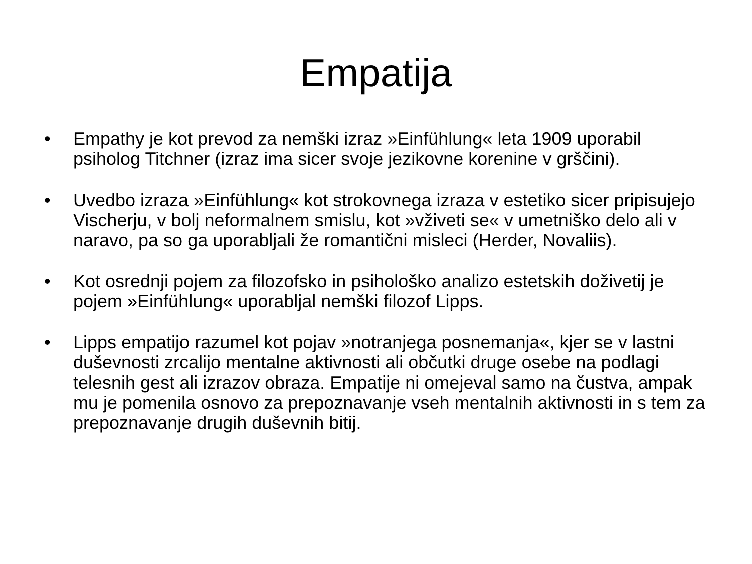Empatija
• Empathy je kot prevod za nemški izraz »Einfühlung« leta 1909 uporabil psiholog Titchner (izraz ima sicer svoje jezikovne korenine v grščini).
• Uvedbo izraza »Einfühlung« kot strokovnega izraza v estetiko sicer pripisujejo Vischerju, v bolj neformalnem smislu, kot »vživeti se« v umetniško delo ali v naravo, pa so ga uporabljali že romantični misleci (Herder, Novaliis).
• Kot osrednji pojem za filozofsko in psihološko analizo estetskih doživetij je pojem »Einfühlung« uporabljal nemški filozof Lipps.
• Lipps empatijo razumel kot pojav »notranjega posnemanja«, kjer se v lastni duševnosti zrcalijo mentalne aktivnosti ali občutki druge osebe na podlagi telesnih gest ali izrazov obraza. Empatije ni omejeval samo na čustva, ampak mu je pomenila osnovo za prepoznavanje vseh mentalnih aktivnosti in s tem za prepoznavanje drugih duševnih bitij.